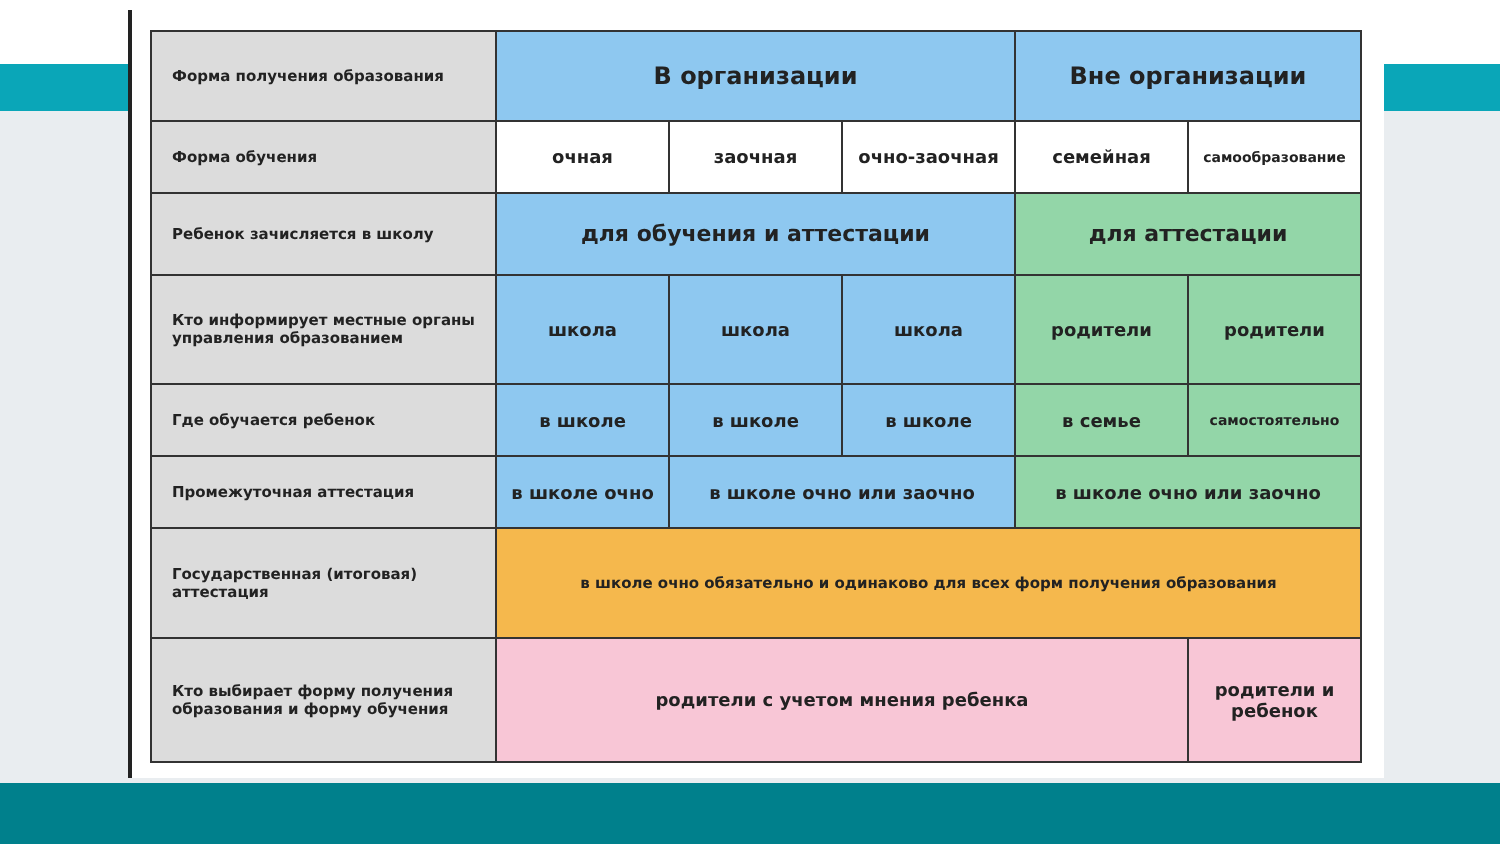| Форма получения образования | В организации | | | Вне организации | |
| Форма обучения | очная | заочная | очно-заочная | семейная | самообразование |
| Ребенок зачисляется в школу | для обучения и аттестации | | | для аттестации | |
| Кто информирует местные органы управления образованием | школа | школа | школа | родители | родители |
| Где обучается ребенок | в школе | в школе | в школе | в семье | самостоятельно |
| Промежуточная аттестация | в школе очно | в школе очно или заочно | | в школе очно или заочно | |
| Государственная (итоговая) аттестация | в школе очно обязательно и одинаково для всех форм получения образования | | | | |
| Кто выбирает форму получения образования и форму обучения | родители с учетом мнения ребенка | | | | родители и ребенок |